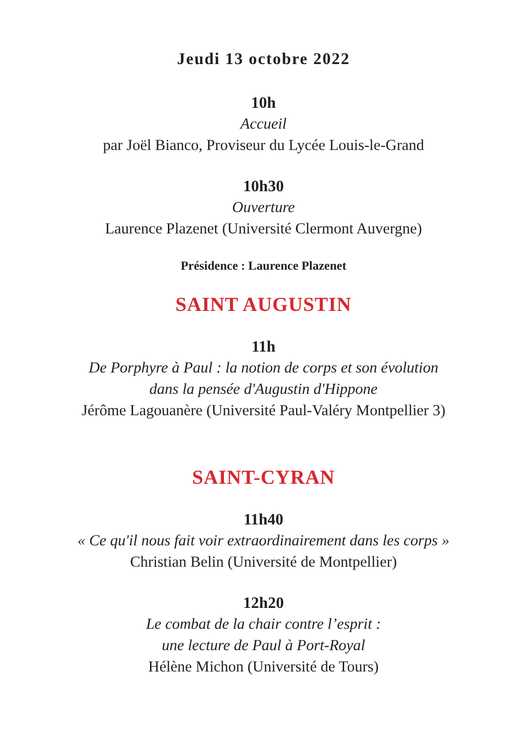Jeudi 13 octobre 2022
10h
Accueil
par Joël Bianco, Proviseur du Lycée Louis-le-Grand
10h30
Ouverture
Laurence Plazenet (Université Clermont Auvergne)
Présidence : Laurence Plazenet
SAINT AUGUSTIN
11h
De Porphyre à Paul : la notion de corps et son évolution
dans la pensée d'Augustin d'Hippone
Jérôme Lagouanère (Université Paul-Valéry Montpellier 3)
SAINT-CYRAN
11h40
« Ce qu'il nous fait voir extraordinairement dans les corps »
Christian Belin (Université de Montpellier)
12h20
Le combat de la chair contre l’esprit :
une lecture de Paul à Port-Royal
Hélène Michon (Université de Tours)